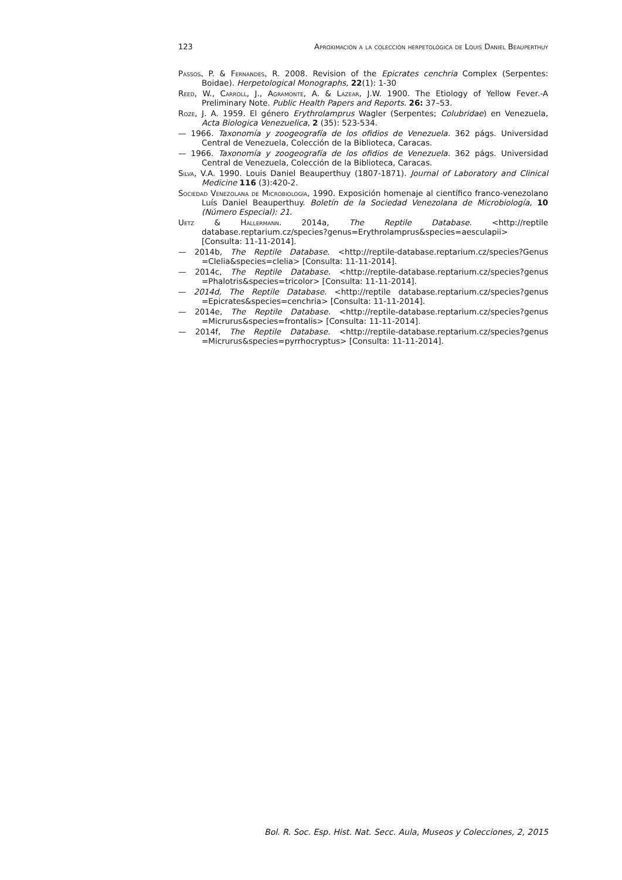123 Aproximación a la colección herpetológica de Louis Daniel Beauperthuy
Passos, P. & Fernandes, R. 2008. Revision of the Epicrates cenchria Complex (Serpentes: Boidae). Herpetological Monographs, 22(1): 1-30
Reed, W., Carroll, J., Agramonte, A. & Lazear, J.W. 1900. The Etiology of Yellow Fever.-A Preliminary Note. Public Health Papers and Reports. 26: 37–53.
Roze, J. A. 1959. El género Erythrolamprus Wagler (Serpentes; Colubridae) en Venezuela, Acta Biologica Venezuelica, 2 (35): 523-534.
— 1966. Taxonomía y zoogeografía de los ofidios de Venezuela. 362 págs. Universidad Central de Venezuela, Colección de la Biblioteca, Caracas.
— 1966. Taxonomía y zoogeografía de los ofidios de Venezuela. 362 págs. Universidad Central de Venezuela, Colección de la Biblioteca, Caracas.
Silva, V.A. 1990. Louis Daniel Beauperthuy (1807-1871). Journal of Laboratory and Clinical Medicine 116 (3):420-2.
Sociedad Venezolana de Microbiología, 1990. Exposición homenaje al científico franco-venezolano Luís Daniel Beauperthuy. Boletín de la Sociedad Venezolana de Microbiología, 10 (Número Especial): 21.
Uetz & Hallermann. 2014a, The Reptile Database. <http://reptile database.reptarium.cz/species?genus=Erythrolamprus&species=aesculapii> [Consulta: 11-11-2014].
— 2014b, The Reptile Database. <http://reptile-database.reptarium.cz/species?Genus =Clelia&species=clelia> [Consulta: 11-11-2014].
— 2014c, The Reptile Database. <http://reptile-database.reptarium.cz/species?genus =Phalotris&species=tricolor> [Consulta: 11-11-2014].
— 2014d, The Reptile Database. <http://reptile database.reptarium.cz/species?genus =Epicrates&species=cenchria> [Consulta: 11-11-2014].
— 2014e, The Reptile Database. <http://reptile-database.reptarium.cz/species?genus =Micrurus&species=frontalis> [Consulta: 11-11-2014].
— 2014f, The Reptile Database. <http://reptile-database.reptarium.cz/species?genus =Micrurus&species=pyrrhocryptus> [Consulta: 11-11-2014].
Bol. R. Soc. Esp. Hist. Nat. Secc. Aula, Museos y Colecciones, 2, 2015